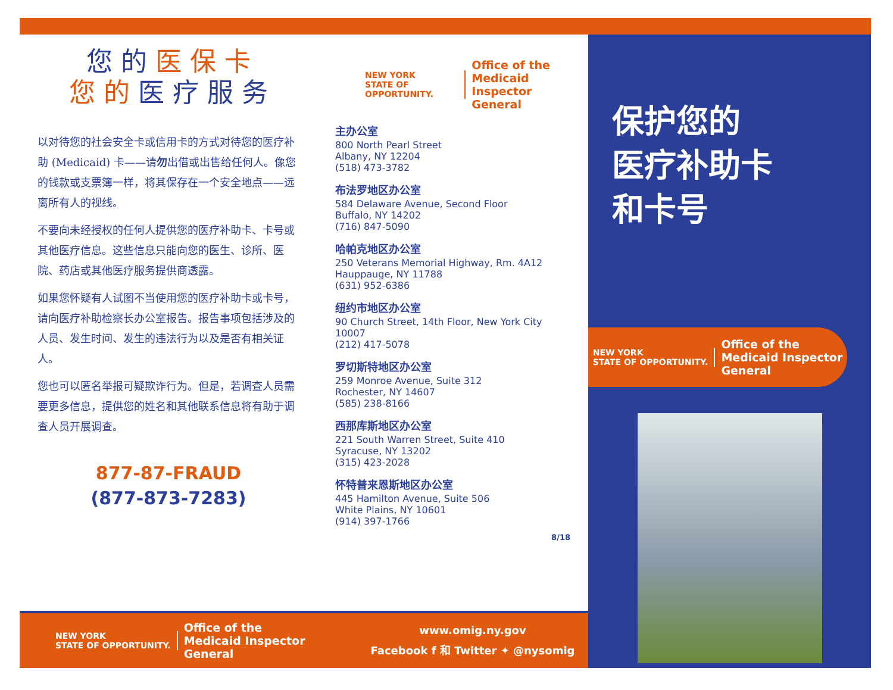您 的 医 保 卡
您 的 医 疗 服 务
以对待您的社会安全卡或信用卡的方式对待您的医疗补助 (Medicaid) 卡——请勿出借或出售给任何人。像您的钱款或支票簿一样，将其保存在一个安全地点——远离所有人的视线。
不要向未经授权的任何人提供您的医疗补助卡、卡号或其他医疗信息。这些信息只能向您的医生、诊所、医院、药店或其他医疗服务提供商透露。
如果您怀疑有人试图不当使用您的医疗补助卡或卡号，请向医疗补助检察长办公室报告。报告事项包括涉及的人员、发生时间、发生的违法行为以及是否有相关证人。
您也可以匿名举报可疑欺诈行为。但是，若调查人员需要更多信息，提供您的姓名和其他联系信息将有助于调查人员开展调查。
877-87-FRAUD
(877-873-7283)
NEW YORK
STATE OF OPPORTUNITY.
Office of the
Medicaid Inspector
General
主办公室
800 North Pearl Street
Albany, NY 12204
(518) 473-3782
布法罗地区办公室
584 Delaware Avenue, Second Floor
Buffalo, NY 14202
(716) 847-5090
哈帕克地区办公室
250 Veterans Memorial Highway, Rm. 4A12
Hauppauge, NY 11788
(631) 952-6386
纽约市地区办公室
90 Church Street, 14th Floor, New York City 10007
(212) 417-5078
罗切斯特地区办公室
259 Monroe Avenue, Suite 312
Rochester, NY 14607
(585) 238-8166
西那库斯地区办公室
221 South Warren Street, Suite 410
Syracuse, NY 13202
(315) 423-2028
怀特普来恩斯地区办公室
445 Hamilton Avenue, Suite 506
White Plains, NY 10601
(914) 397-1766
8/18
NEW YORK
STATE OF OPPORTUNITY.
Office of the
Medicaid Inspector
General
www.omig.ny.gov
Facebook f 和 Twitter ✦ @nysomig
保护您的
医疗补助卡
和卡号
NEW YORK
STATE OF OPPORTUNITY.
Office of the
Medicaid Inspector
General